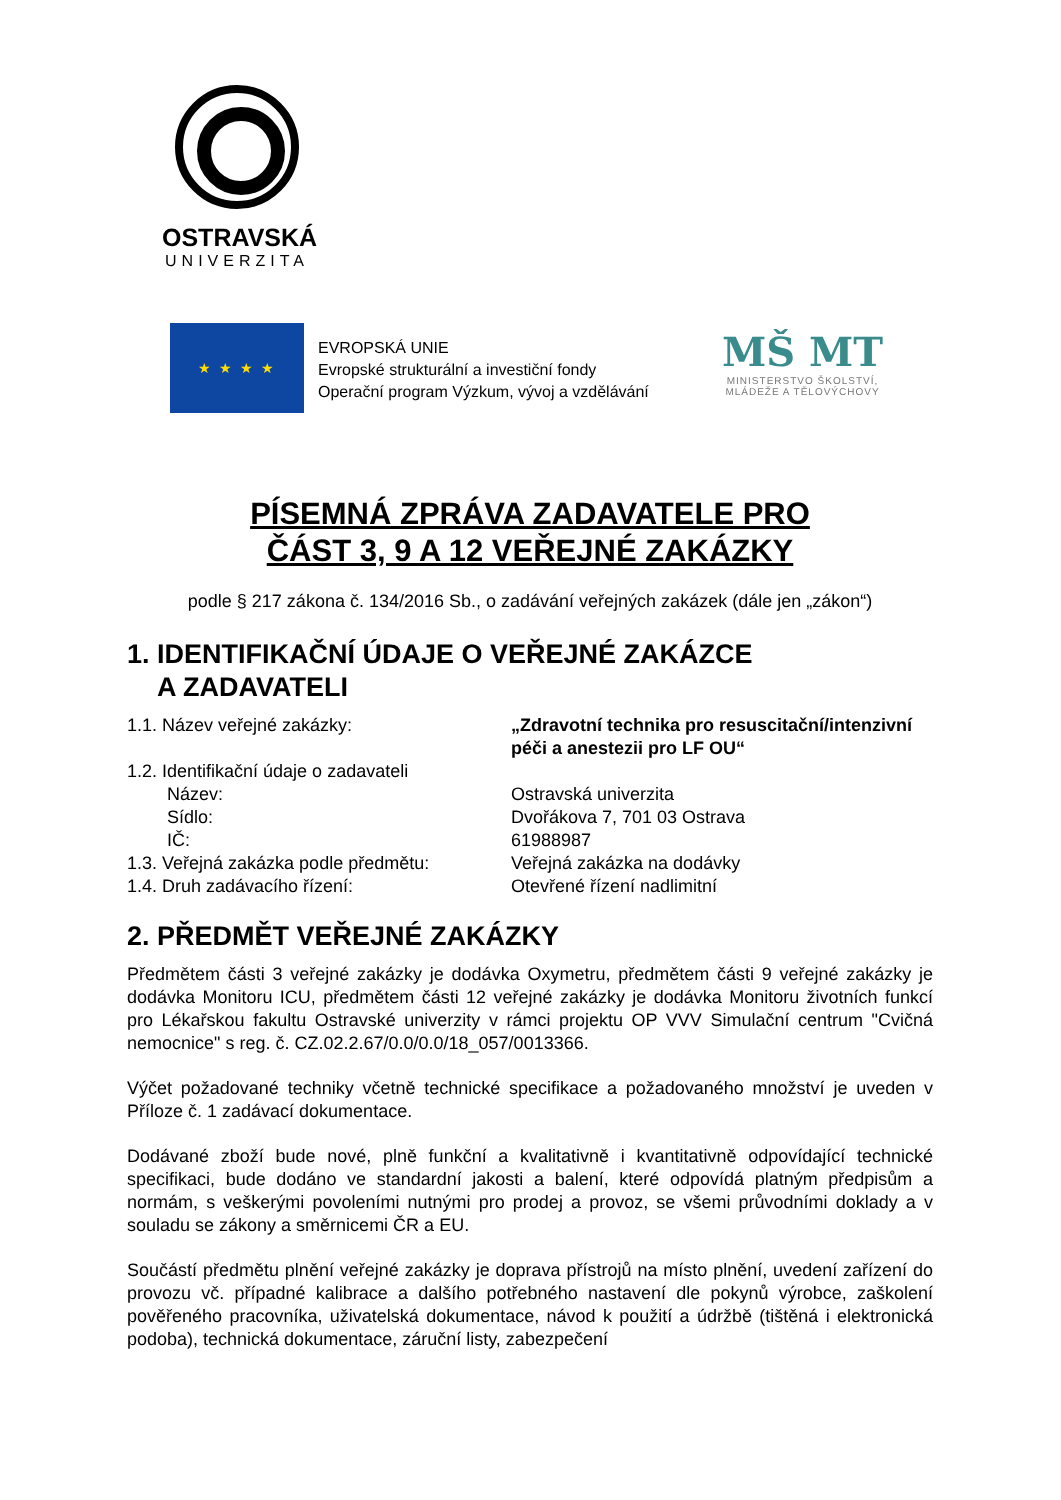OSTRAVSKÁ
UNIVERZITA
★ ★ ★ ★
EVROPSKÁ UNIE
Evropské strukturální a investiční fondy
Operační program Výzkum, vývoj a vzdělávání
MŠ MT
MINISTERSTVO ŠKOLSTVÍ,
MLÁDEŽE A TĚLOVÝCHOVY
PÍSEMNÁ ZPRÁVA ZADAVATELE PRO
ČÁST 3, 9 A 12 VEŘEJNÉ ZAKÁZKY
podle § 217 zákona č. 134/2016 Sb., o zadávání veřejných zakázek (dále jen „zákon“)
1. IDENTIFIKAČNÍ ÚDAJE O VEŘEJNÉ ZAKÁZCE
A ZADAVATELI
1.1. Název veřejné zakázky: „Zdravotní technika pro resuscitační/intenzivní péči a anestezii pro LF OU“
1.2. Identifikační údaje o zadavateli
Název: Ostravská univerzita
Sídlo: Dvořákova 7, 701 03 Ostrava
IČ: 61988987
1.3. Veřejná zakázka podle předmětu:
Veřejná zakázka na dodávky
1.4. Druh zadávacího řízení: Otevřené řízení nadlimitní
2. PŘEDMĚT VEŘEJNÉ ZAKÁZKY
Předmětem části 3 veřejné zakázky je dodávka Oxymetru, předmětem části 9 veřejné zakázky je dodávka Monitoru ICU, předmětem části 12 veřejné zakázky je dodávka Monitoru životních funkcí pro Lékařskou fakultu Ostravské univerzity v rámci projektu OP VVV Simulační centrum "Cvičná nemocnice" s reg. č. CZ.02.2.67/0.0/0.0/18_057/0013366.
Výčet požadované techniky včetně technické specifikace a požadovaného množství je uveden v Příloze č. 1 zadávací dokumentace.
Dodávané zboží bude nové, plně funkční a kvalitativně i kvantitativně odpovídající technické specifikaci, bude dodáno ve standardní jakosti a balení, které odpovídá platným předpisům a normám, s veškerými povoleními nutnými pro prodej a provoz, se všemi průvodními doklady a v souladu se zákony a směrnicemi ČR a EU.
Součástí předmětu plnění veřejné zakázky je doprava přístrojů na místo plnění, uvedení zařízení do provozu vč. případné kalibrace a dalšího potřebného nastavení dle pokynů výrobce, zaškolení pověřeného pracovníka, uživatelská dokumentace, návod k použití a údržbě (tištěná i elektronická podoba), technická dokumentace, záruční listy, zabezpečení